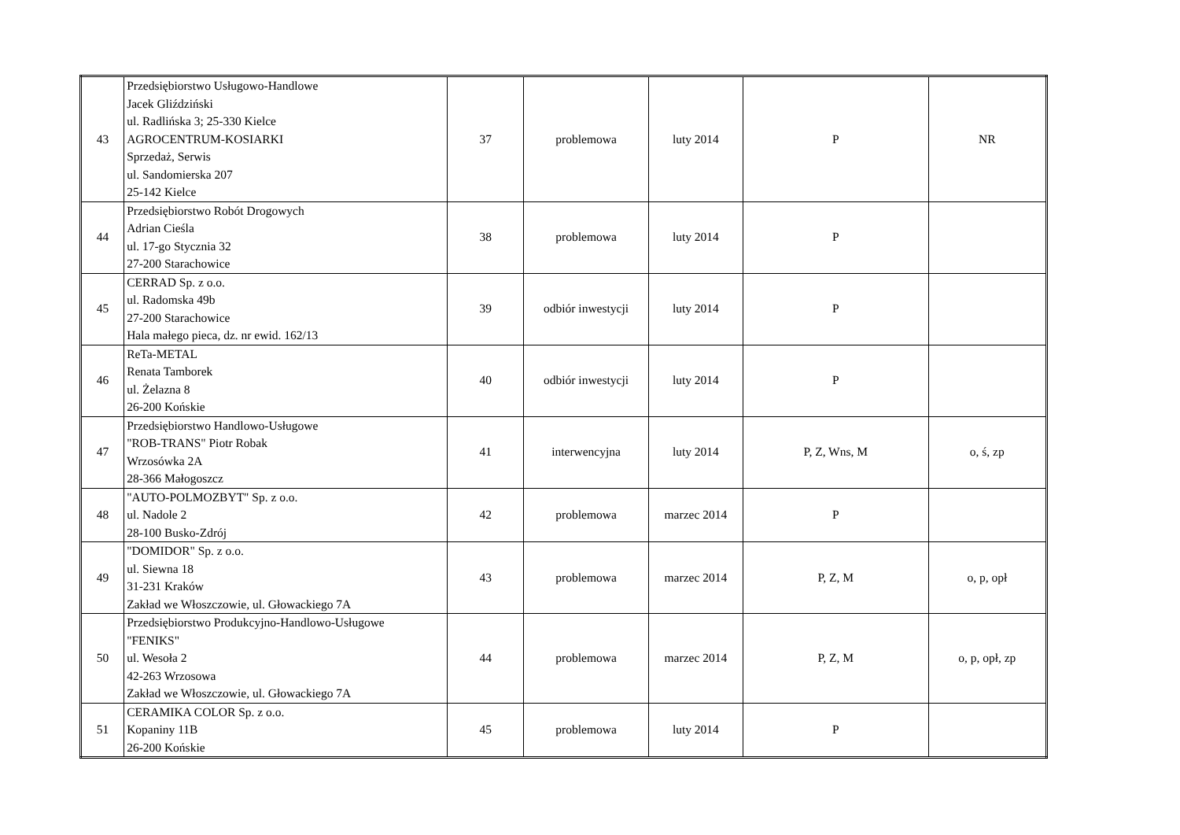| 43 | Przedsiębiorstwo Usługowo-Handlowe Jacek Gliździński ul. Radlińska 3; 25-330 Kielce AGROCENTRUM-KOSIARKI Sprzedaż, Serwis ul. Sandomierska 207 25-142 Kielce | 37 | problemowa | luty 2014 | P | NR |
| 44 | Przedsiębiorstwo Robót Drogowych Adrian Cieśla ul. 17-go Stycznia 32 27-200 Starachowice | 38 | problemowa | luty 2014 | P | |
| 45 | CERRAD Sp. z o.o. ul. Radomska 49b 27-200 Starachowice Hala małego pieca, dz. nr ewid. 162/13 | 39 | odbiór inwestycji | luty 2014 | P | |
| 46 | ReTa-METAL Renata Tamborek ul. Żelazna 8 26-200 Końskie | 40 | odbiór inwestycji | luty 2014 | P | |
| 47 | Przedsiębiorstwo Handlowo-Usługowe "ROB-TRANS" Piotr Robak Wrzosówka 2A 28-366 Małogoszcz | 41 | interwencyjna | luty 2014 | P, Z, Wns, M | o, ś, zp |
| 48 | "AUTO-POLMOZBYT" Sp. z o.o. ul. Nadole 2 28-100 Busko-Zdrój | 42 | problemowa | marzec 2014 | P | |
| 49 | "DOMIDOR" Sp. z o.o. ul. Siewna 18 31-231 Kraków Zakład we Włoszczowie, ul. Głowackiego 7A | 43 | problemowa | marzec 2014 | P, Z, M | o, p, opł |
| 50 | Przedsiębiorstwo Produkcyjno-Handlowo-Usługowe "FENIKS" ul. Wesoła 2 42-263 Wrzosowa Zakład we Włoszczowie, ul. Głowackiego 7A | 44 | problemowa | marzec 2014 | P, Z, M | o, p, opł, zp |
| 51 | CERAMIKA COLOR Sp. z o.o. Kopaniny 11B 26-200 Końskie | 45 | problemowa | luty 2014 | P | |